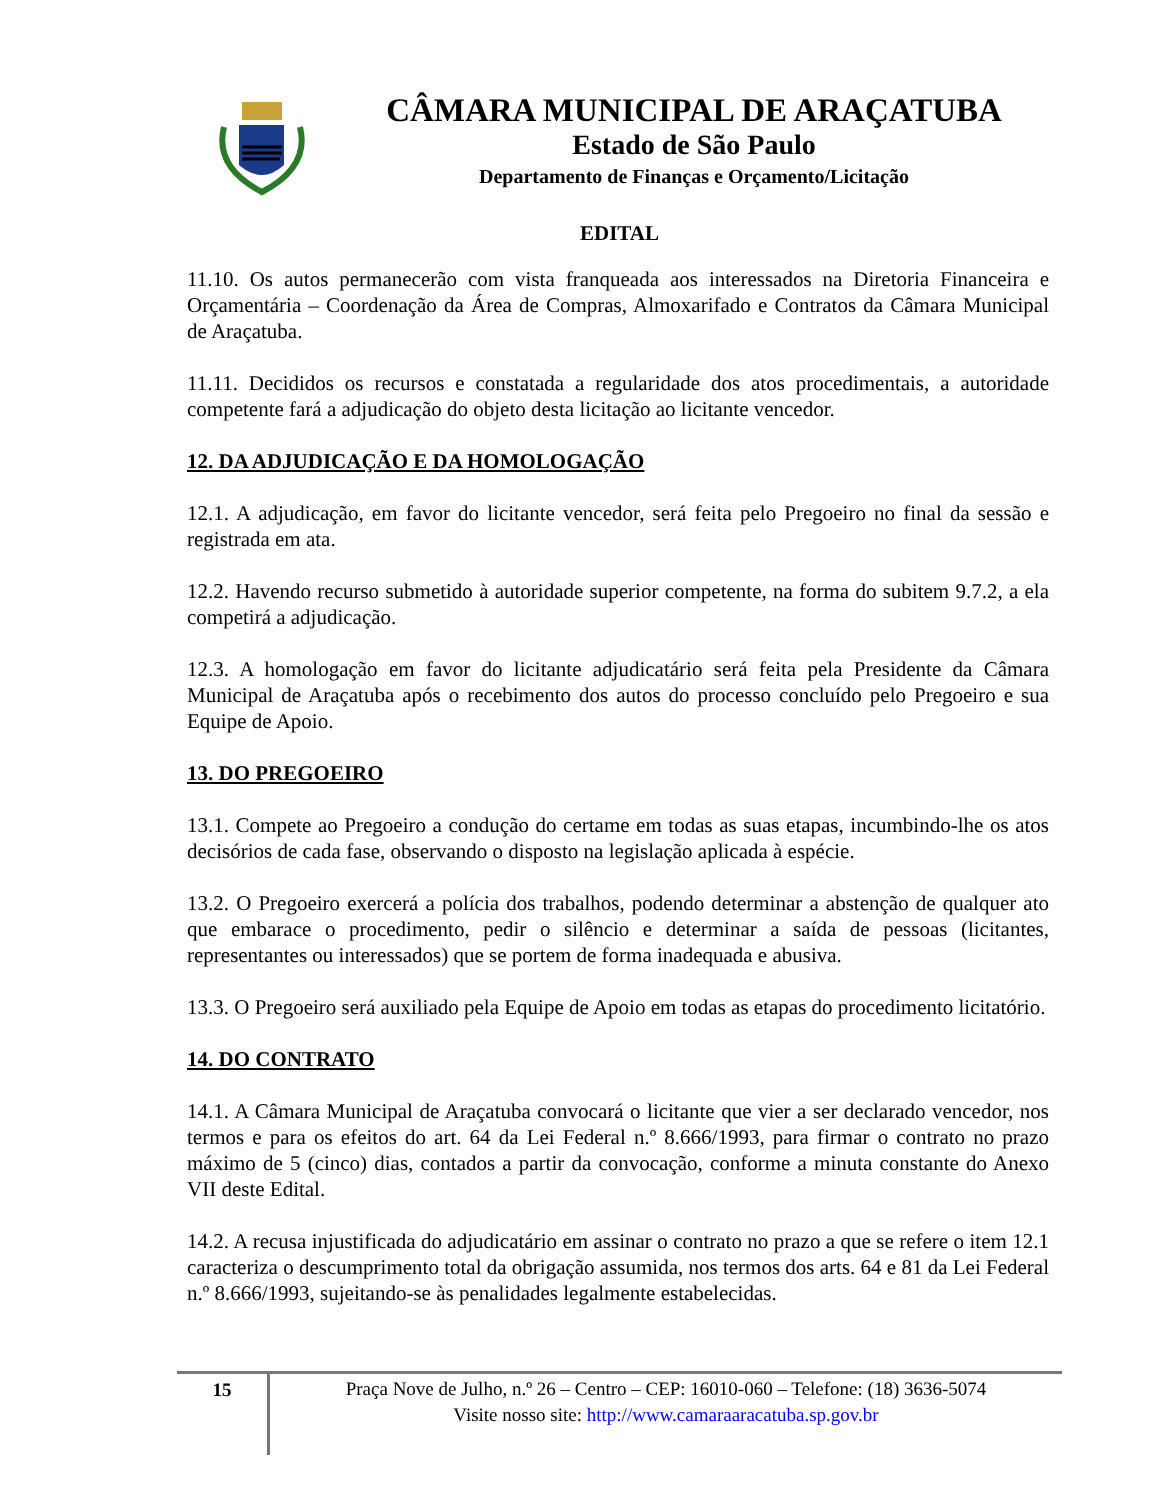CÂMARA MUNICIPAL DE ARAÇATUBA
Estado de São Paulo
Departamento de Finanças e Orçamento/Licitação
EDITAL
11.10. Os autos permanecerão com vista franqueada aos interessados na Diretoria Financeira e Orçamentária – Coordenação da Área de Compras, Almoxarifado e Contratos da Câmara Municipal de Araçatuba.
11.11. Decididos os recursos e constatada a regularidade dos atos procedimentais, a autoridade competente fará a adjudicação do objeto desta licitação ao licitante vencedor.
12. DA ADJUDICAÇÃO E DA HOMOLOGAÇÃO
12.1. A adjudicação, em favor do licitante vencedor, será feita pelo Pregoeiro no final da sessão e registrada em ata.
12.2. Havendo recurso submetido à autoridade superior competente, na forma do subitem 9.7.2, a ela competirá a adjudicação.
12.3. A homologação em favor do licitante adjudicatário será feita pela Presidente da Câmara Municipal de Araçatuba após o recebimento dos autos do processo concluído pelo Pregoeiro e sua Equipe de Apoio.
13. DO PREGOEIRO
13.1. Compete ao Pregoeiro a condução do certame em todas as suas etapas, incumbindo-lhe os atos decisórios de cada fase, observando o disposto na legislação aplicada à espécie.
13.2. O Pregoeiro exercerá a polícia dos trabalhos, podendo determinar a abstenção de qualquer ato que embarace o procedimento, pedir o silêncio e determinar a saída de pessoas (licitantes, representantes ou interessados) que se portem de forma inadequada e abusiva.
13.3. O Pregoeiro será auxiliado pela Equipe de Apoio em todas as etapas do procedimento licitatório.
14. DO CONTRATO
14.1. A Câmara Municipal de Araçatuba convocará o licitante que vier a ser declarado vencedor, nos termos e para os efeitos do art. 64 da Lei Federal n.º 8.666/1993, para firmar o contrato no prazo máximo de 5 (cinco) dias, contados a partir da convocação, conforme a minuta constante do Anexo VII deste Edital.
14.2. A recusa injustificada do adjudicatário em assinar o contrato no prazo a que se refere o item 12.1 caracteriza o descumprimento total da obrigação assumida, nos termos dos arts. 64 e 81 da Lei Federal n.º 8.666/1993, sujeitando-se às penalidades legalmente estabelecidas.
15
Praça Nove de Julho, n.º 26 – Centro – CEP: 16010-060 – Telefone: (18) 3636-5074
Visite nosso site: http://www.camaraaracatuba.sp.gov.br